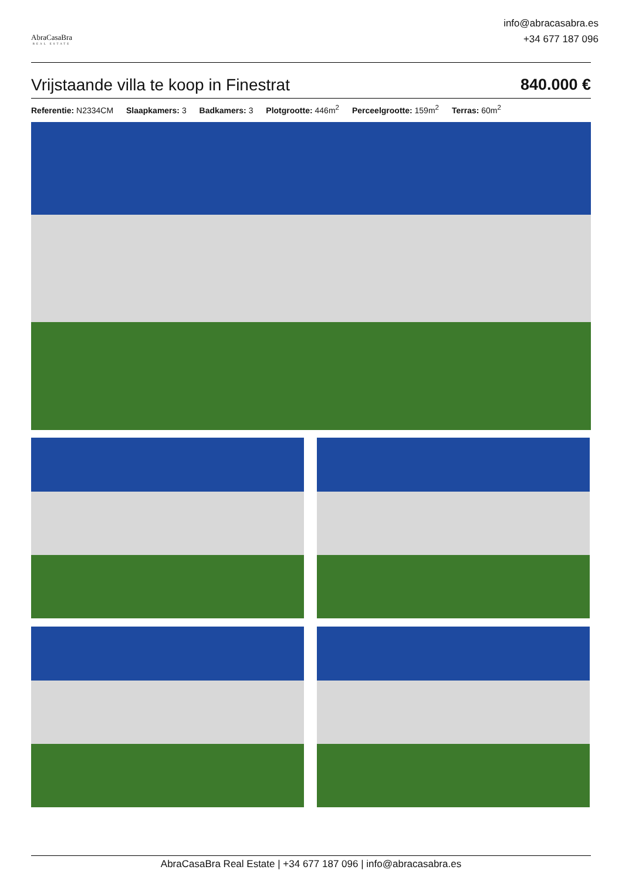AbraCasaBra
REAL ESTATE
info@abracasabra.es
+34 677 187 096
Vrijstaande villa te koop in Finestrat 840.000 €
Referentie: N2334CM Slaapkamers: 3 Badkamers: 3 Plotgrootte: 446m<sup>2</sup> Perceelgrootte: 159m<sup>2</sup> Terras: 60m<sup>2</sup>
AbraCasaBra Real Estate | +34 677 187 096 | info@abracasabra.es